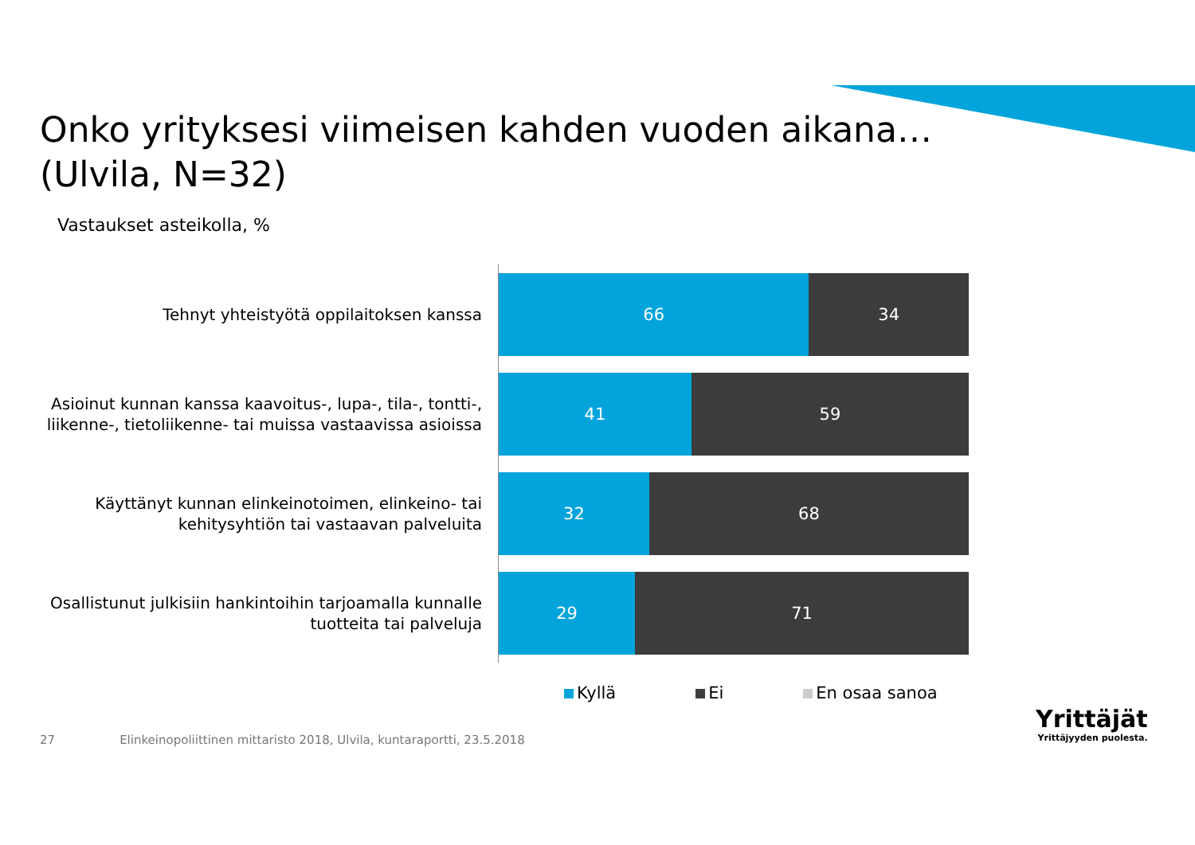Onko yrityksesi viimeisen kahden vuoden aikana…
(Ulvila, N=32)
Vastaukset asteikolla, %
Tehnyt yhteistyötä oppilaitoksen kanssa
66 34
Asioinut kunnan kanssa kaavoitus-, lupa-, tila-, tontti-, liikenne-, tietoliikenne- tai muissa vastaavissa asioissa
41 59
Käyttänyt kunnan elinkeinotoimen, elinkeino- tai kehitysyhtiön tai vastaavan palveluita
32 68
Osallistunut julkisiin hankintoihin tarjoamalla kunnalle tuotteita tai palveluja
29 71
Kyllä Ei En osaa sanoa
27 Elinkeinopoliittinen mittaristo 2018, Ulvila, kuntaraportti, 23.5.2018
Yrittäjät
Yrittäjyyden puolesta.